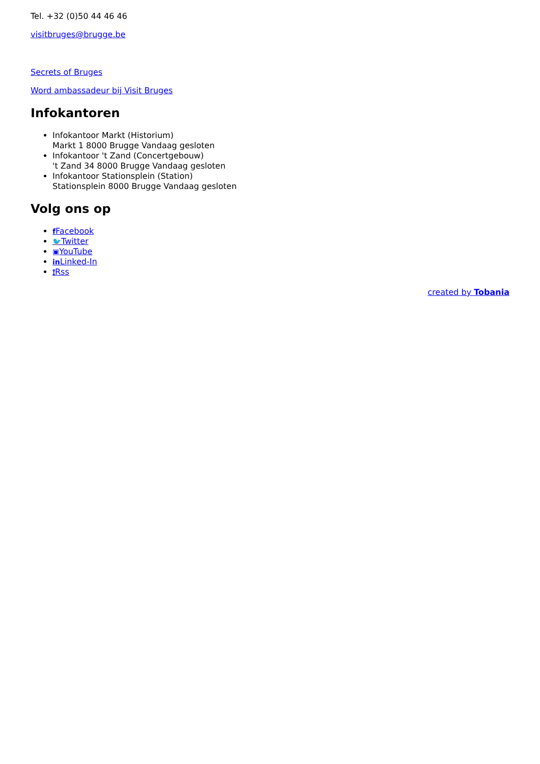Tel. +32 (0)50 44 46 46
visitbruges@brugge.be
Secrets of Bruges
Word ambassadeur bij Visit Bruges
Infokantoren
Infokantoor Markt (Historium)
Markt 1 8000 Brugge Vandaag gesloten
Infokantoor 't Zand (Concertgebouw)
't Zand 34 8000 Brugge Vandaag gesloten
Infokantoor Stationsplein (Station)
Stationsplein 8000 Brugge Vandaag gesloten
Volg ons op
f Facebook
🐦Twitter
▣YouTube
in Linked-In
⟟Rss
created by Tobania